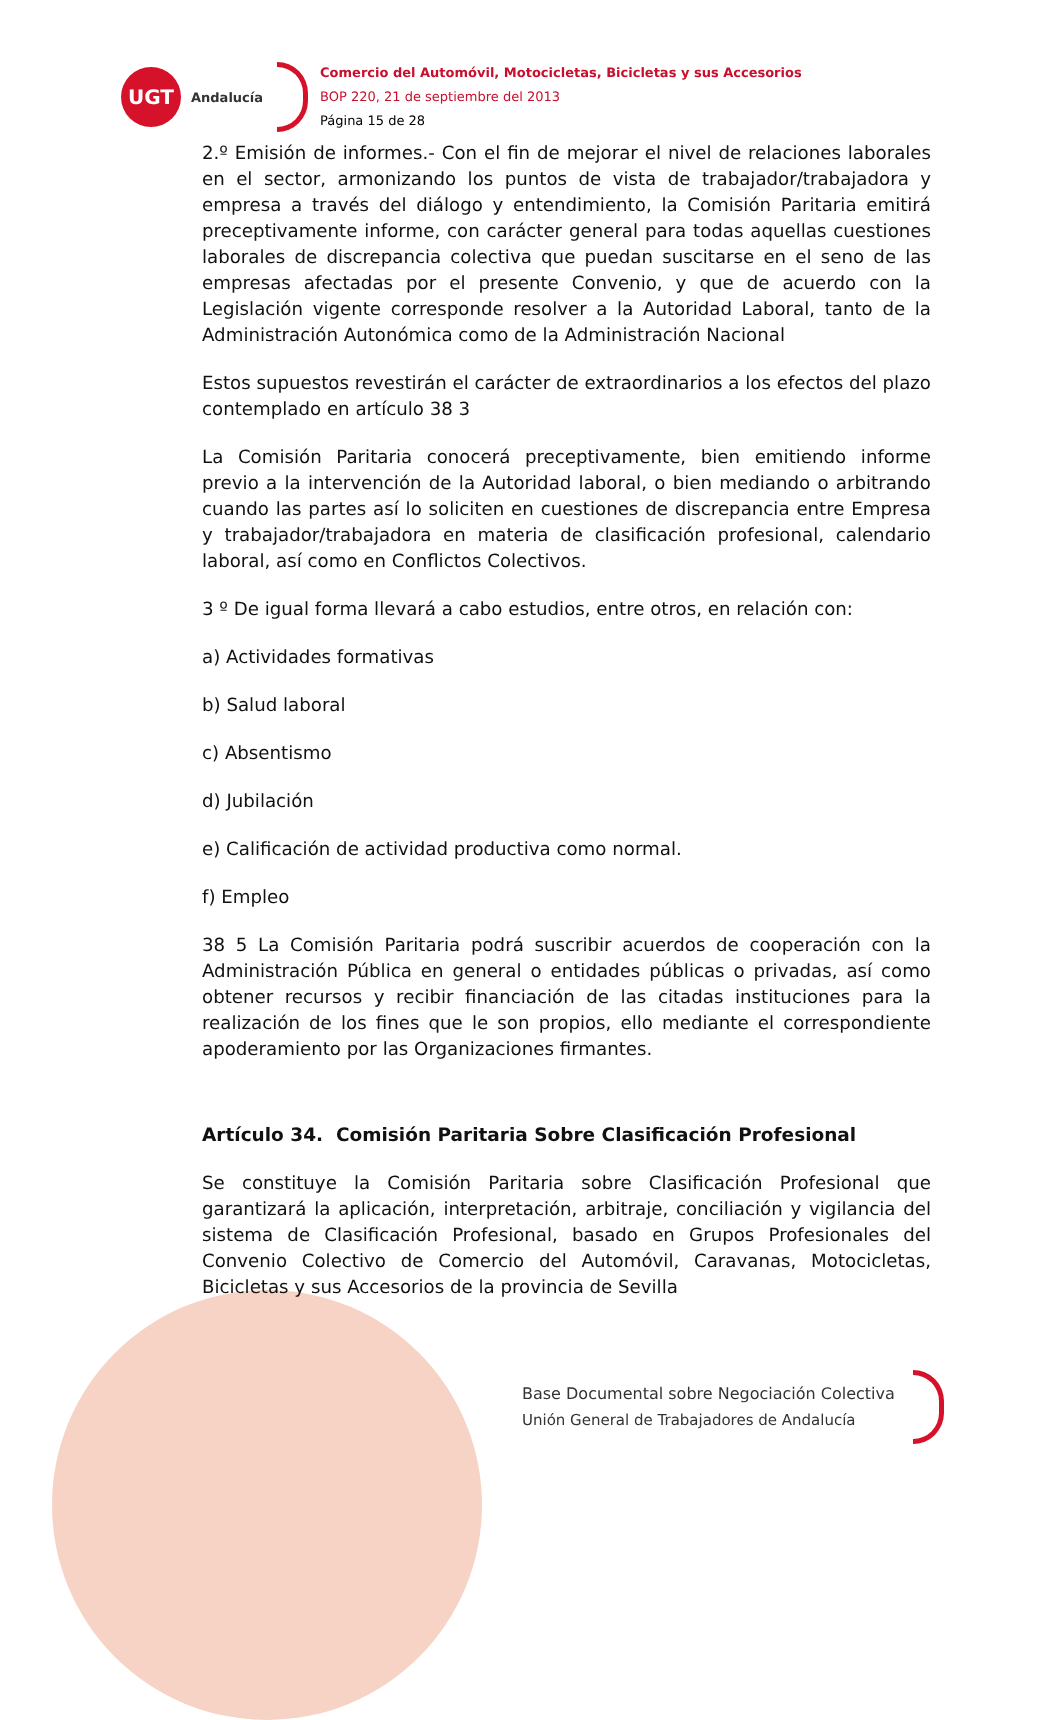UGT
Andalucía
Comercio del Automóvil, Motocicletas, Bicicletas y sus Accesorios
BOP 220, 21 de septiembre del 2013
Página 15 de 28
2.º Emisión de informes.- Con el fin de mejorar el nivel de relaciones laborales en el sector, armonizando los puntos de vista de trabajador/trabajadora y empresa a través del diálogo y entendimiento, la Comisión Paritaria emitirá preceptivamente informe, con carácter general para todas aquellas cuestiones laborales de discrepancia colectiva que puedan suscitarse en el seno de las empresas afectadas por el presente Convenio, y que de acuerdo con la Legislación vigente corresponde resolver a la Autoridad Laboral, tanto de la Administración Autonómica como de la Administración Nacional
Estos supuestos revestirán el carácter de extraordinarios a los efectos del plazo contemplado en artículo 38 3
La Comisión Paritaria conocerá preceptivamente, bien emitiendo informe previo a la intervención de la Autoridad laboral, o bien mediando o arbitrando cuando las partes así lo soliciten en cuestiones de discrepancia entre Empresa y trabajador/trabajadora en materia de clasificación profesional, calendario laboral, así como en Conflictos Colectivos.
3 º De igual forma llevará a cabo estudios, entre otros, en relación con:
a) Actividades formativas
b) Salud laboral
c) Absentismo
d) Jubilación
e) Calificación de actividad productiva como normal.
f) Empleo
38 5 La Comisión Paritaria podrá suscribir acuerdos de cooperación con la Administración Pública en general o entidades públicas o privadas, así como obtener recursos y recibir financiación de las citadas instituciones para la realización de los fines que le son propios, ello mediante el correspondiente apoderamiento por las Organizaciones firmantes.
Artículo 34. Comisión Paritaria Sobre Clasificación Profesional
Se constituye la Comisión Paritaria sobre Clasificación Profesional que garantizará la aplicación, interpretación, arbitraje, conciliación y vigilancia del sistema de Clasificación Profesional, basado en Grupos Profesionales del Convenio Colectivo de Comercio del Automóvil, Caravanas, Motocicletas, Bicicletas y sus Accesorios de la provincia de Sevilla
Base Documental sobre Negociación Colectiva
Unión General de Trabajadores de Andalucía